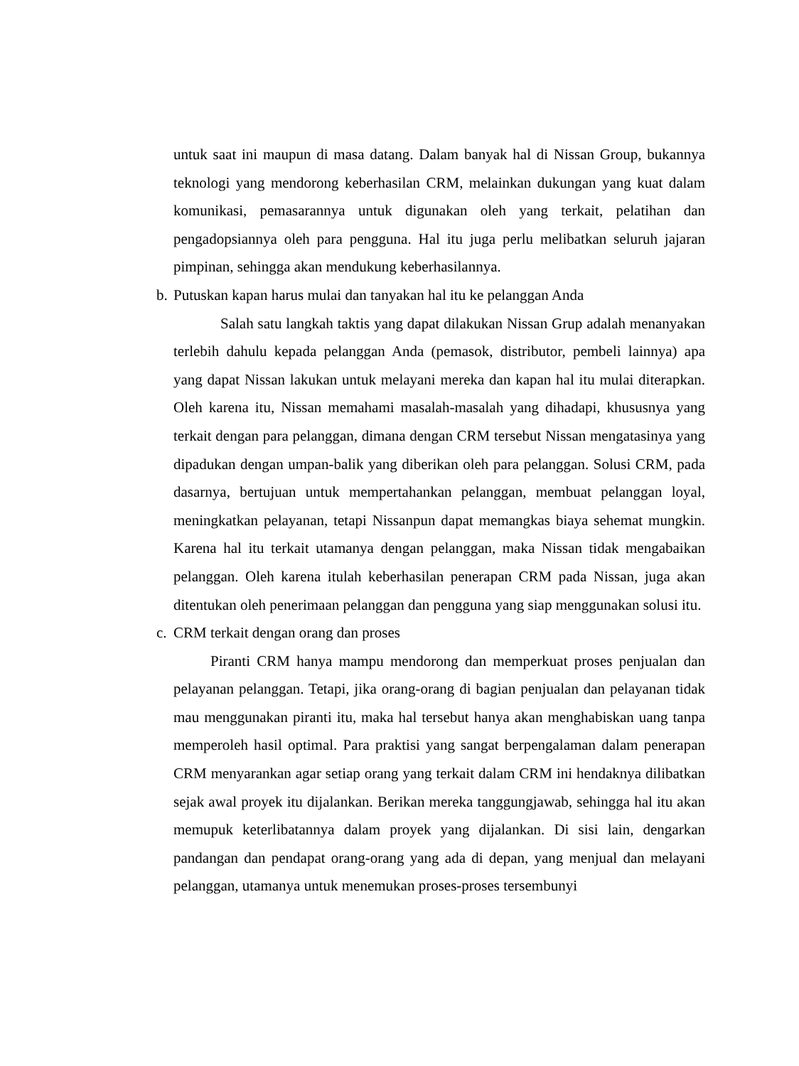untuk saat ini maupun di masa datang. Dalam banyak hal di Nissan Group, bukannya teknologi yang mendorong keberhasilan CRM, melainkan dukungan yang kuat dalam komunikasi, pemasarannya untuk digunakan oleh yang terkait, pelatihan dan pengadopsiannya oleh para pengguna. Hal itu juga perlu melibatkan seluruh jajaran pimpinan, sehingga akan mendukung keberhasilannya.
b. Putuskan kapan harus mulai dan tanyakan hal itu ke pelanggan Anda
Salah satu langkah taktis yang dapat dilakukan Nissan Grup adalah menanyakan terlebih dahulu kepada pelanggan Anda (pemasok, distributor, pembeli lainnya) apa yang dapat Nissan lakukan untuk melayani mereka dan kapan hal itu mulai diterapkan. Oleh karena itu, Nissan memahami masalah-masalah yang dihadapi, khususnya yang terkait dengan para pelanggan, dimana dengan CRM tersebut Nissan mengatasinya yang dipadukan dengan umpan-balik yang diberikan oleh para pelanggan. Solusi CRM, pada dasarnya, bertujuan untuk mempertahankan pelanggan, membuat pelanggan loyal, meningkatkan pelayanan, tetapi Nissanpun dapat memangkas biaya sehemat mungkin. Karena hal itu terkait utamanya dengan pelanggan, maka Nissan tidak mengabaikan pelanggan. Oleh karena itulah keberhasilan penerapan CRM pada Nissan, juga akan ditentukan oleh penerimaan pelanggan dan pengguna yang siap menggunakan solusi itu.
c. CRM terkait dengan orang dan proses
Piranti CRM hanya mampu mendorong dan memperkuat proses penjualan dan pelayanan pelanggan. Tetapi, jika orang-orang di bagian penjualan dan pelayanan tidak mau menggunakan piranti itu, maka hal tersebut hanya akan menghabiskan uang tanpa memperoleh hasil optimal. Para praktisi yang sangat berpengalaman dalam penerapan CRM menyarankan agar setiap orang yang terkait dalam CRM ini hendaknya dilibatkan sejak awal proyek itu dijalankan. Berikan mereka tanggungjawab, sehingga hal itu akan memupuk keterlibatannya dalam proyek yang dijalankan. Di sisi lain, dengarkan pandangan dan pendapat orang-orang yang ada di depan, yang menjual dan melayani pelanggan, utamanya untuk menemukan proses-proses tersembunyi